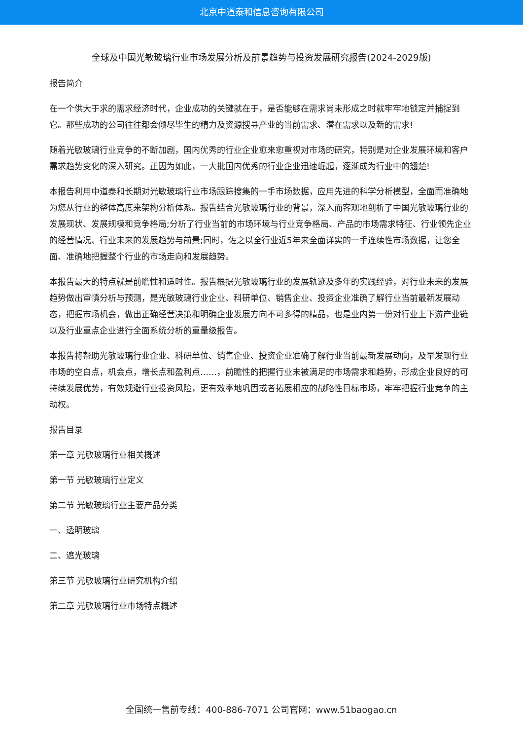北京中道泰和信息咨询有限公司
全球及中国光敏玻璃行业市场发展分析及前景趋势与投资发展研究报告(2024-2029版)
报告简介
在一个供大于求的需求经济时代，企业成功的关键就在于，是否能够在需求尚未形成之时就牢牢地锁定并捕捉到它。那些成功的公司往往都会倾尽毕生的精力及资源搜寻产业的当前需求、潜在需求以及新的需求!
随着光敏玻璃行业竞争的不断加剧，国内优秀的行业企业愈来愈重视对市场的研究，特别是对企业发展环境和客户需求趋势变化的深入研究。正因为如此，一大批国内优秀的行业企业迅速崛起，逐渐成为行业中的翘楚!
本报告利用中道泰和长期对光敏玻璃行业市场跟踪搜集的一手市场数据，应用先进的科学分析模型，全面而准确地为您从行业的整体高度来架构分析体系。报告结合光敏玻璃行业的背景，深入而客观地剖析了中国光敏玻璃行业的发展现状、发展规模和竞争格局;分析了行业当前的市场环境与行业竞争格局、产品的市场需求特征、行业领先企业的经营情况、行业未来的发展趋势与前景;同时，佐之以全行业近5年来全面详实的一手连续性市场数据，让您全面、准确地把握整个行业的市场走向和发展趋势。
本报告最大的特点就是前瞻性和适时性。报告根据光敏玻璃行业的发展轨迹及多年的实践经验，对行业未来的发展趋势做出审慎分析与预测，是光敏玻璃行业企业、科研单位、销售企业、投资企业准确了解行业当前最新发展动态，把握市场机会，做出正确经营决策和明确企业发展方向不可多得的精品，也是业内第一份对行业上下游产业链以及行业重点企业进行全面系统分析的重量级报告。
本报告将帮助光敏玻璃行业企业、科研单位、销售企业、投资企业准确了解行业当前最新发展动向，及早发现行业市场的空白点，机会点，增长点和盈利点……，前瞻性的把握行业未被满足的市场需求和趋势，形成企业良好的可持续发展优势，有效规避行业投资风险，更有效率地巩固或者拓展相应的战略性目标市场，牢牢把握行业竞争的主动权。
报告目录
第一章 光敏玻璃行业相关概述
第一节 光敏玻璃行业定义
第二节 光敏玻璃行业主要产品分类
一、透明玻璃
二、遮光玻璃
第三节 光敏玻璃行业研究机构介绍
第二章 光敏玻璃行业市场特点概述
全国统一售前专线：400-886-7071 公司官网：www.51baogao.cn